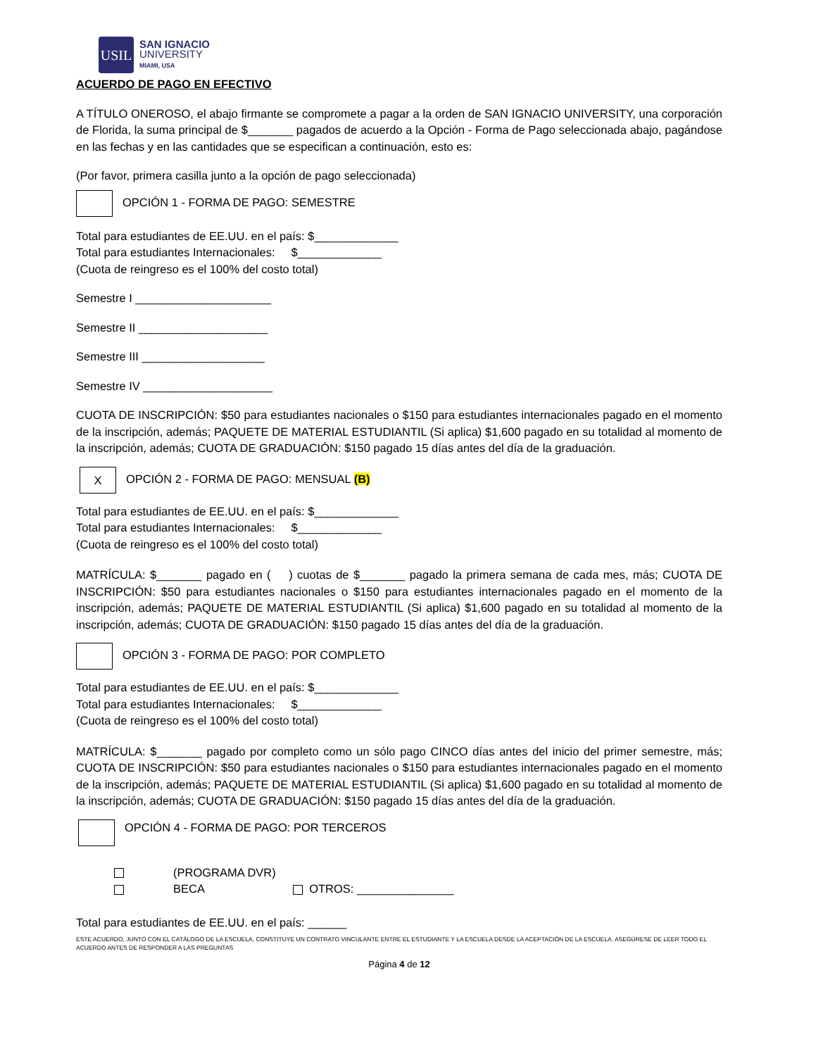USIL
SAN IGNACIO
UNIVERSITY
MIAMI, USA
ACUERDO DE PAGO EN EFECTIVO
A TÍTULO ONEROSO, el abajo firmante se compromete a pagar a la orden de SAN IGNACIO UNIVERSITY, una corporación de Florida, la suma principal de $_______ pagados de acuerdo a la Opción - Forma de Pago seleccionada abajo, pagándose en las fechas y en las cantidades que se especifican a continuación, esto es:
(Por favor, primera casilla junto a la opción de pago seleccionada)
OPCIÓN 1 - FORMA DE PAGO: SEMESTRE
Total para estudiantes de EE.UU. en el país: $_____________
Total para estudiantes Internacionales: $_____________
(Cuota de reingreso es el 100% del costo total)
Semestre I _____________________
Semestre II ____________________
Semestre III ___________________
Semestre IV ____________________
CUOTA DE INSCRIPCIÓN: $50 para estudiantes nacionales o $150 para estudiantes internacionales pagado en el momento de la inscripción, además; PAQUETE DE MATERIAL ESTUDIANTIL (Si aplica) $1,600 pagado en su totalidad al momento de la inscripción, además; CUOTA DE GRADUACIÓN: $150 pagado 15 días antes del día de la graduación.
X OPCIÓN 2 - FORMA DE PAGO: MENSUAL (B)
Total para estudiantes de EE.UU. en el país: $_____________
Total para estudiantes Internacionales: $_____________
(Cuota de reingreso es el 100% del costo total)
MATRÍCULA: $_______ pagado en ( ) cuotas de $_______ pagado la primera semana de cada mes, más; CUOTA DE INSCRIPCIÓN: $50 para estudiantes nacionales o $150 para estudiantes internacionales pagado en el momento de la inscripción, además; PAQUETE DE MATERIAL ESTUDIANTIL (Si aplica) $1,600 pagado en su totalidad al momento de la inscripción, además; CUOTA DE GRADUACIÓN: $150 pagado 15 días antes del día de la graduación.
OPCIÓN 3 - FORMA DE PAGO: POR COMPLETO
Total para estudiantes de EE.UU. en el país: $_____________
Total para estudiantes Internacionales: $_____________
(Cuota de reingreso es el 100% del costo total)
MATRÍCULA: $_______ pagado por completo como un sólo pago CINCO días antes del inicio del primer semestre, más; CUOTA DE INSCRIPCIÓN: $50 para estudiantes nacionales o $150 para estudiantes internacionales pagado en el momento de la inscripción, además; PAQUETE DE MATERIAL ESTUDIANTIL (Si aplica) $1,600 pagado en su totalidad al momento de la inscripción, además; CUOTA DE GRADUACIÓN: $150 pagado 15 días antes del día de la graduación.
​ OPCIÓN 4 - FORMA DE PAGO: POR TERCEROS
(PROGRAMA DVR)
BECA OTROS: _______________
Total para estudiantes de EE.UU. en el país: ______
ESTE ACUERDO, JUNTO CON EL CATÁLOGO DE LA ESCUELA, CONSTITUYE UN CONTRATO VINCULANTE ENTRE EL ESTUDIANTE Y LA ESCUELA DESDE LA ACEPTACIÓN DE LA ESCUELA. ASEGÚRESE DE LEER TODO EL ACUERDO ANTES DE RESPONDER A LAS PREGUNTAS
Página 4 de 12